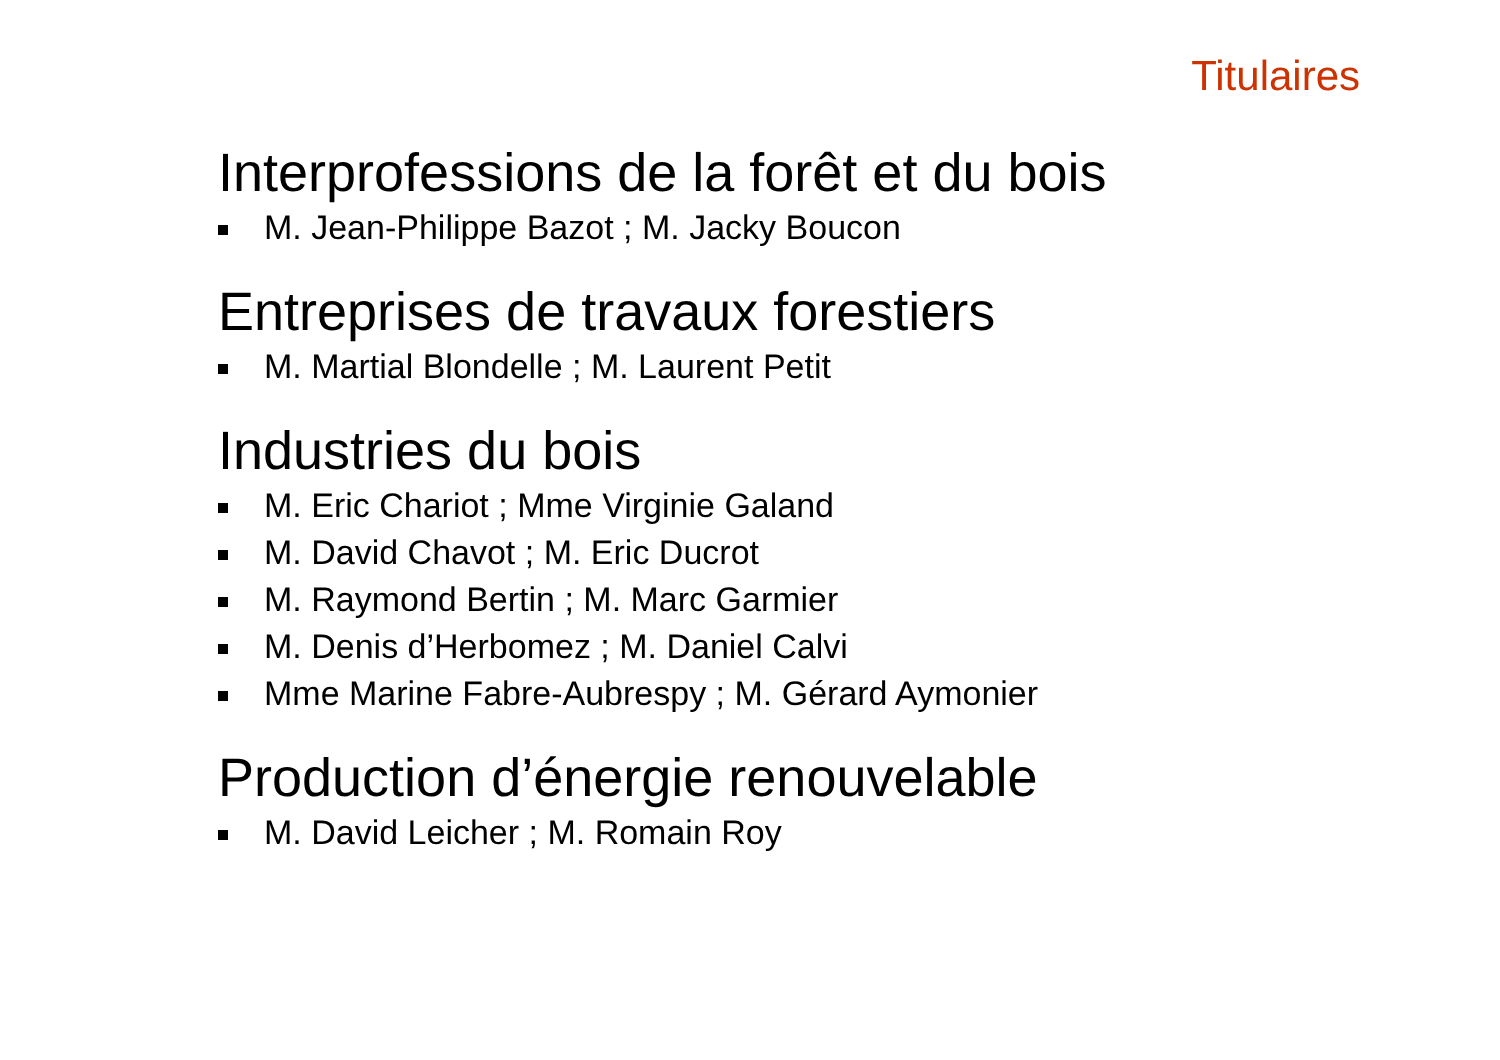Titulaires
Interprofessions de la forêt et du bois
M. Jean-Philippe Bazot ; M. Jacky Boucon
Entreprises de travaux forestiers
M. Martial Blondelle ; M. Laurent Petit
Industries du bois
M. Eric Chariot ; Mme Virginie Galand
M. David Chavot ; M. Eric Ducrot
M. Raymond Bertin ; M. Marc Garmier
M. Denis d’Herbomez ; M. Daniel Calvi
Mme Marine Fabre-Aubrespy ; M. Gérard Aymonier
Production d’énergie renouvelable
M. David Leicher ; M. Romain Roy